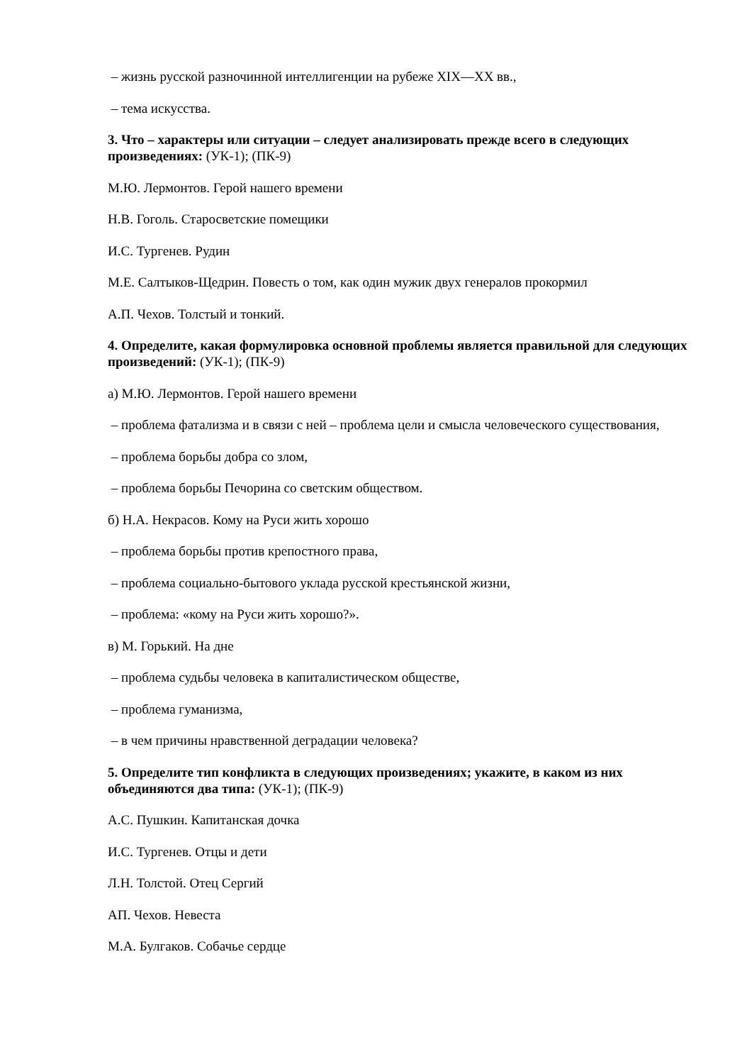– жизнь русской разночинной интеллигенции на рубеже XIX—XX вв.,
– тема искусства.
3. Что – характеры или ситуации – следует анализировать прежде всего в следующих произведениях: (УК-1); (ПК-9)
М.Ю. Лермонтов. Герой нашего времени
Н.В. Гоголь. Старосветские помещики
И.С. Тургенев. Рудин
М.Е. Салтыков-Щедрин. Повесть о том, как один мужик двух генералов прокормил
А.П. Чехов. Толстый и тонкий.
4. Определите, какая формулировка основной проблемы является правильной для следующих произведений: (УК-1); (ПК-9)
а) М.Ю. Лермонтов. Герой нашего времени
– проблема фатализма и в связи с ней – проблема цели и смысла человеческого существования,
– проблема борьбы добра со злом,
– проблема борьбы Печорина со светским обществом.
б) Н.А. Некрасов. Кому на Руси жить хорошо
– проблема борьбы против крепостного права,
– проблема социально-бытового уклада русской крестьянской жизни,
– проблема: «кому на Руси жить хорошо?».
в) М. Горький. На дне
– проблема судьбы человека в капиталистическом обществе,
– проблема гуманизма,
– в чем причины нравственной деградации человека?
5. Определите тип конфликта в следующих произведениях; укажите, в каком из них объединяются два типа: (УК-1); (ПК-9)
А.С. Пушкин. Капитанская дочка
И.С. Тургенев. Отцы и дети
Л.Н. Толстой. Отец Сергий
АП. Чехов. Невеста
М.А. Булгаков. Собачье сердце